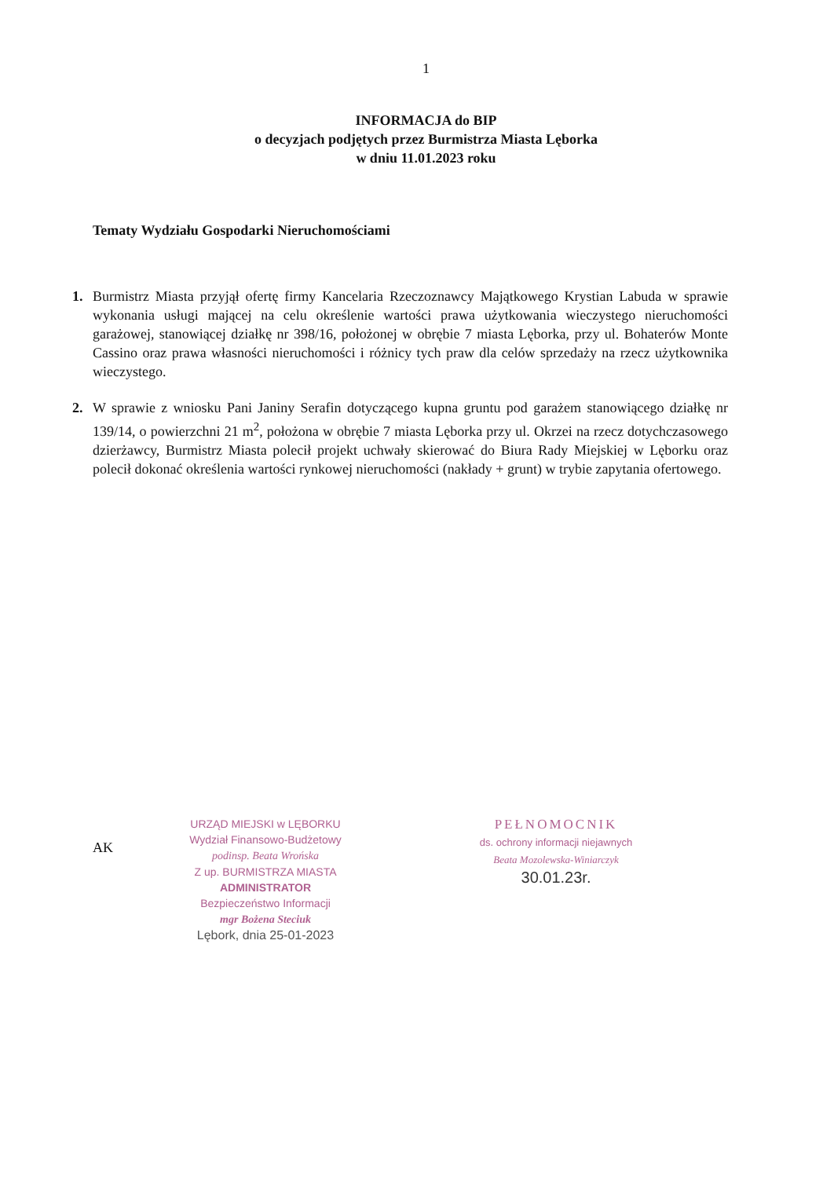1
INFORMACJA do BIP
o decyzjach podjętych przez Burmistrza Miasta Lęborka
w dniu 11.01.2023 roku
Tematy Wydziału Gospodarki Nieruchomościami
1. Burmistrz Miasta przyjął ofertę firmy Kancelaria Rzeczoznawcy Majątkowego Krystian Labuda w sprawie wykonania usługi mającej na celu określenie wartości prawa użytkowania wieczystego nieruchomości garażowej, stanowiącej działkę nr 398/16, położonej w obrębie 7 miasta Lęborka, przy ul. Bohaterów Monte Cassino oraz prawa własności nieruchomości i różnicy tych praw dla celów sprzedaży na rzecz użytkownika wieczystego.
2. W sprawie z wniosku Pani Janiny Serafin dotyczącego kupna gruntu pod garażem stanowiącego działkę nr 139/14, o powierzchni 21 m<sup>2</sup>, położona w obrębie 7 miasta Lęborka przy ul. Okrzei na rzecz dotychczasowego dzierżawcy, Burmistrz Miasta polecił projekt uchwały skierować do Biura Rady Miejskiej w Lęborku oraz polecił dokonać określenia wartości rynkowej nieruchomości (nakłady + grunt) w trybie zapytania ofertowego.
AK
URZĄD MIEJSKI w LĘBORKU
Wydział Finansowo-Budżetowy
podinsp. Beata Wrońska
Z up. BURMISTRZA MIASTA
ADMINISTRATOR
Bezpieczeństwo Informacji
mgr Bożena Steciuk
Lębork, dnia 25-01-2023
PEŁNOMOCNIK
ds. ochrony informacji niejawnych
Beata Mozolewska-Winiarczyk
30.01.23r.